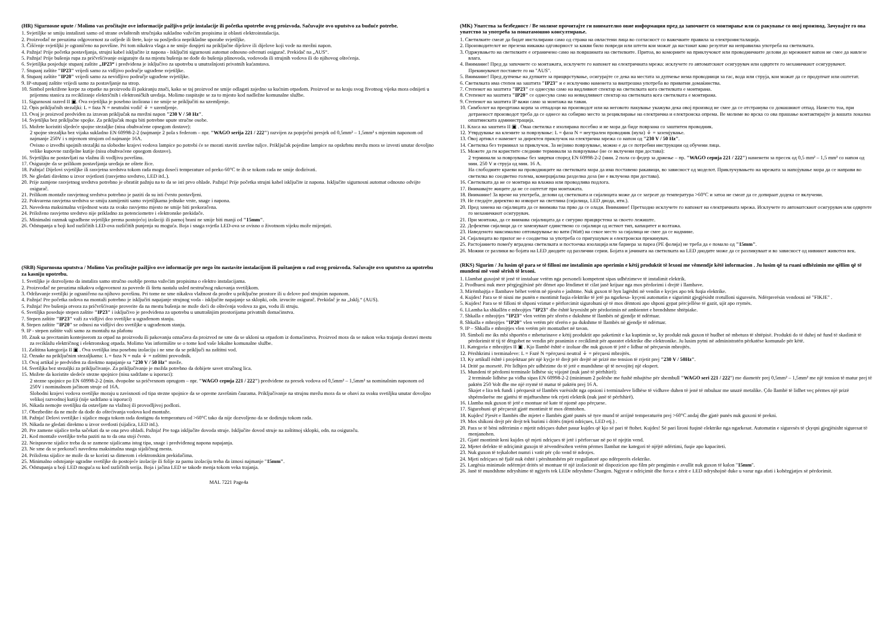(HR) Sigurnosne upute / Molimo vas pročitajte ove informacije pažljivo prije instalacije ili početka upotrebe ovog proizvoda. Sačuvajte ovo uputstvo za buduće potrebe.
1. Svjetiljke se smiju instalirati samo od strane ovlaštenih stručnjaka sukladno važećim propisima iz oblasti elektroinstalacija.
2. Proizvođač ne preuzima odgovornost za ozljede ili štete, koje su posljedica nepriklаdne uporabe svjetiljke.
3. Čišćenje svjetiljki je ograničeno na površine. Pri tom nikakva vlaga a ne smije dospjeti na priključne dijelove ili dijelove koji vode na mrežni napon.
4. Pažnja! Prije početka postavljanja, strujni kabel isključite iz napona - Isključiti sigurnosni automat odnosno odvrnuti osigurač. Prekidač na „AUS“.
5. Pažnja! Prije bušenja rupa za pričvršćivanje osigurajte da na mjestu bušenja ne dođe do bušenja plinovoda, vodovoda ili strujnih vodova ili do njihovog oštećenja.
6. Svjetiljka posjeduje stupanj zaštite „IP23“ i predviđena je isključivo za upotrebu u unutrašnjosti privatnih kućanstava.
7. Stupanj zaštite "IP23" vrijedi samo za vidljivo područje ugrađene svjetiljke.
8. Stupanj zaštite "IP20" vrijedi samo za nevidljivo područje ugrađene svjetiljke.
9. IP-stupanj zaštite vrijedi samo za postavljanje na strop.
10. Simbol prekrižene korpe za otpatke na proizvodu ili pakiranju znači, kako se taj proizvod ne smije odlagati zajedno sa kućnim otpadom. Proizvod se na kraju svog životnog vijeka mora odnijeti u prijemnu stanicu za recikliranje električnih i elektroničkih uređaja. Molimo raspitajte se za to mjesto kod nadležne komunalne službe.
11. Sigurnosni razred II ▣. Ova svjetiljka je posebno izolirana i ne smije se priključiti na uzemljenje.
12. Opis priključnih stezaljki: L = faza N = neutralni vodič ⏚ = uzemljenje.
13. Ovaj je proizvod predviđen za izravan priključak na mrežni napon "230 V / 50 Hz".
14. Svjetiljka bez priključne spojke. Za priključak mogu biti potrebne upute stručne osobe.
15. Možete koristiti sljedeće spojne stezaljke (nisu obuhvaćene opsegom dostave):
2 spojne stezaljka bez vijaka sukladno EN 60998-2-2 (najmanje 2 pola s federom – npr. "WAGO serija 221 / 222") razvijen za poprječni presjek od 0,5mm² – 1,5mm² s mjernim naponom od najmanje 250V i s mjernom strujom od najmanje 16A.
Ovisno o izvedbi spojnih stezaljki na slobodne krajevi vodova lampice po potrebi će se morati staviti završne tuljce. Priključak pojedine lampice na opskrbnu mrežu mora se izvesti unutar dovoljno velike kupovne razdjelne kutije (nisu obuhvaćene opsegom dostave).
16. Svjetiljku ne postavljati na vlažnu ili vodljivu površinu.
17. Osigurajte da se prilikom postavljanja uređaja ne oštete žice.
18. Pažnja! Dijelovi svjetiljke ili rasvjetna sredstva tokom rada mogu doseći temperature od preko 60°C te ih se tokom rada ne smije dodirivati.
19. Ne gledati direktno u izvor svjetlosti (rasvjetno sredstvo, LED itd..).
20. Prije zamjene rasvjetnog sredstva potrebno je obratiit pažnju na to da se isti prvo ohlade. Pažnja! Prije početka strujni kabel isključite iz napona. Isključite sigurnosni automat odnosno odvijte osigurač.
21. Prilikom montaže rasvjetnog sredstva potrebno je paziti da su isti čvrsto postavljeni.
22. Pokvarena rasvjetna sredstva se smiju zamijeniti samo svjetiljkama jednake vrste, snage i napona.
23. Navedena maksimalna vrijednost wata za svako rasvjetno mjesto ne smije biti prekoračena.
24. Priloženo rasvjetno sredstvo nije prikladno za potenciometre i elektronske prekidače.
25. Minimalni razmak ugradbene svjetiljke prema postojećoj izolaciji ili parnoj brani ne smije biti manji od "15mm".
26. Odstupanja u boji kod različitih LED-ova različitih punjenja su moguća. Boja i snaga svjetla LED-ova se ovisno o životnom vijeku može mijenjati.
(SRB) Sigurnosna uputstva / Molimo Vas pročitajte pažljivo ove informacije pre nego što nastavite instalacijom ili puštanjem u rad ovog proizvoda. Sačuvajte ovo uputstvo za upotrebu za kasniju upotrebu.
1. Svetiljke je dozvoljeno da instalira samo stručno osoblje prema važećim propisima o elektro instalacijama.
2. Proizvođač ne preuzima nikakvu odgovornost za povrede ili štetu nastalu usled nestručnog rukovanja svetiljkom.
3. Održavanje svetiljki je ograničeno na njihovo površinu. Pri tome ne sme nikakva vlažnost da prodre u priključne prostore ili u delove pod strujnim naponom.
4. Pažnja! Pre početka radova na montaži potrebno je isključiti napajanje strujnog voda - isključite napajanje sa sklopki, odn. izvucite osigurač. Prekidač je na „Isklj.“ (AUS).
5. Pažnja! Pre bušenja otvora za pričvršćivanje proverite da na mestu bušenja ne može doći do oštećenja vodova za gas, vodu ili struju.
6. Svetiljka poseduje stepen zaštite "IP23" i isključivo je predviđena za upotrebu u unutrašnjim prostorijama privatnih domaćinstva.
7. Stepen zaštite "IP23" važi za vidljivi deo svetiljke u ugrađenom stanju.
8. Stepen zaštite "IP20" se odnosi na vidljivi deo svetiljke u ugrađenom stanju.
9. IP - stepen zaštite važi samo za montažu na plafonu
10. Znak sa precrtanim kontejnerom za otpad na proizvodu ili pakovanju označava da proizvod ne sme da se ukloni sa otpadom iz domaćinstva. Proizvod mora da se nakon veka trajanja dostavi mestu za reciklažu električnog i elektronskog otpada. Molimo Vas informišite se o tome kod vaše lokalne komunalne službe.
11. Zaštitna kategorija II ▣ . Ova svetiljka ima posebnu izolaciju i ne sme da se priključi na zaštitni vod.
12. Oznake na priključnim stezaljkama: L = faza N = nula ⏚ = zaštitni provodnik.
13. Ovaj artikal je predviđen za direktno napajanje sa "230 V / 50 Hz" mreže.
14. Svetiljka bez stezaljki za priključivanje. Za priključivanje je možda potrebno da dobijete savet stručnog lica.
15. Možete da koristite sledeće stezne spojnice (nisu sadržane u isporuci):
2 stezne spojnice po EN 60998-2-2 (min. dvopolne sa pričvrsnom oprugom – npr. "WAGO серија 221 / 222") predviđene za presek vodova od 0,5mm² – 1,5mm² sa nominalnim naponom od 250V i nominalnom jačinom struje od 16A.
Slobodni krajevi vodova svetiljke moraju u zavisnosti od tipa stezne spojnice da se opreme završnim čaurama. Priključivanje na strujnu mrežu mora da se obavi za svaku svetiljku unutar dovoljno velikoj razvodnoj kutiji (nije sadržano u isporuci)
16. Nikada nemojte svetiljku da ostavljate na vlažnoj ili provodljivoj podlozi.
17. Obezbedite da ne može da dođe do oštećivanja vodova kod montaže.
18. Pažnja! Delovi svetiljke i sijalice mogu tokom rada dostignu da temperaturu od >60°C tako da nije dozvoljeno da se dodiruju tokom rada.
19. Nikada ne gledati direktno u izvor svetlosti (sijalica, LED itd.).
20. Pre zamene sijalice treba sačekati da se ona prvo ohladi. Pažnja! Pre toga isključite dovoda struje. Isključite dovod struje na zaštitnoj sklopki, odn. na osiguraču.
21. Kod montaže svetiljke treba paziti na to da ona stoji čvrsto.
22. Neispravne sijalice treba da se zamene sijalicama istog tipa, snage i predviđenog napona napajanja.
23. Ne sme da se prekorači navedena maksimalna snaga sijaličnog mesta.
24. Priložena sijalice ne može da se koristi sa dimerom i elektronskim prekidačima.
25. Minimalno odstojanje ugradne svetiljke do postojeće izolacije ili folije za parnu izolaciju treba da iznosi najmanje "15mm".
26. Odstupanja u boji LED moguća su kod različitih serija. Boja i jačina LED se takođe menja tokom veka trajanja.
MAL 7221 Page4a
(MK) Упатства за безбедност / Ве молиме прочитајте ги внимателно овие информации пред да започнете со монтирање или со ракување со овој производ. Зачувајте го ова упатство за употреба за понатамошно консултирање.
1. Светилките смеат да бидат инсталирани само од страна на овластени лица во согласност со важечките правила за електроинсталација.
2. Производителот не презема никаква одговорност за какви било повреди или штети кои можат да настанат како резултат на неправилна употреба на светилката.
3. Одржувањето на светилките е ограничено само на површината на светилките. Притоа, во комориите на приклучокот или проводничките делови до мрежниот напон не смее да навлезе влага.
4. Внимание! Пред да започнете со монтажата, исклучете го напонот на електричната мрежа: исклучете го автоматскиот осигурувач или одвртете го механичкиот осигурувачот. Прекинувачот поставете го на "AUS".
5. Внимание! Пред дупчење на дупките за прицврстување, осигурајте се дека на местата за дупчење нема проводници за гас, вода или струја, кои можат да се продупчат или оштетат.
6. Светилката има степен на заштита "IP23" и е исклучиво наменета за внатрешна употреба во приватни домаќинства.
7. Степенот на заштита "IP23" се однесува само на видливиот спектар на светилката кога светилката е монтирана.
8. Степенот на заштита "IP20" се однесува само на невидливиот спектар на светилката кога светилката е монтирана.
9. Степенот на заштита IP важи само за монтажа на таван.
10. Симболот на прецртана корпа за отпадоци на производот или на неговото пакување укажува дека овој производ не смее да се отстранува со домашниот отпад. Наместо тоа, при дотраеност производот треба да се однесе на собирно место за рециклирање на електрична и електронска опрема. Ве молиме во врска со ова прашање контактирајте ја вашата локална општинската администрација.
11. Класа на заштита II ▣ . Оваа светилка е изолирана посебно и не мора да биде поврзана со заштитен проводник.
12. Утврдување на клемите за поврзување: L = фаза N = неутрален проводник (нула) ⏚ = заземјување.
13. Овој артикл е наменет за директен приклучок на електрична мрежа со напон од "230 V / 50 Hz".
14. Светилка без терминал за приклучок. За нејзино поврзување, можно е да се потребни инструкции од обучени лица.
15. Можете да ги користите следниве терминали за поврзување (не се вклучени при достава):
2 терминали за поврзување без завртки според EN 60998-2-2 (мин. 2 пола со федер за држење – пр. "WAGO серија 221 / 222") наменети за пресек од 0,5 mm² – 1,5 mm² со напон од мин. 250 V и струја од мин. 16 A.
На слободните краеви на проводниците на светилката мора да има поставено ракавици, во зависност од моделот. Приклучувањето на мрежата за напојување мора да се направи во светилка во соодветно голема, комерцијална разделна доза (не е вклучена при достава).
16. Светилката да не се монтира на влажна или проводлива подлога.
17. Внимавајте жиците да не се оштетат при монтажата.
18. Внимание! За време на употреба, делови од светилката и сијалицата може да се загреат до температура >60°C и затоа не смеат да се допираат додека се вклучени.
19. Не гледајте директно во изворот на светлина (сијалица, LED диода, итн.).
20. Пред замена на сијалицата да се внимава таа прво да се олади. Внимание! Претходно исклучете го напонот на електричната мрежа. Исклучете го автоматскиот осигурувач или одвртете го механичкиот осигурувач.
21. При монтажа, да се внимава сијалицата да е сигурно прицврстена за своето лежиште.
22. Дефектни сијалици да се заменуваат единствено со сијалици од истиот тип, капацитет и волтажа.
23. Наведеното максимално оптоварување во вати (Watt) на секое место за сијалица не смее да се надмине.
24. Сијалицата во прилог не е соодветна за употреба со пригушувач и електронски прекинувач.
25. Растојанието помеѓу вградена светилката и постоечка изолација или бариера за пареа (PE фолија) не треба да е помало од "15mm".
26. Можни се разлики во бојата на LED диодите од различни серии. Бојата и јачината на светилката на LED диодите може да се разликуваат и во зависност од нивниот животен век.
(RKS) Sigurim / Ju lusim që para se të filloni me instalimin apo operimin e këtij produktit të lexoni me vëmendje këtë informacion . Ju lusim që ta ruani udhëzimin me qëllim që të mundeni më vonë sërish të lexoni.
1. Llambat guxojnë të jenë të instaluar vetëm nga personeli kompetent sipas udhëzimeve të instalimit elektrik.
2. Prodhuesi nuk merr përgjegjësinë për dëmet apo lëndimet të cilat janë krijuar nga mos përdorimi i drejtë i llambave.
3. Mirëmbajtja e llambave bëhet vetëm në pjesën e jashtme. Nuk guxon të hyn lagështi në vendin e kycjes apo tek fuqia elektrike.
4. Kujdes! Para se të nisni me punën e montimit fuqia elektrike të jetë pa ngarkesa- kyçeni automatin e sigurimit gjegjësisht rrotulloni siguresën. Ndërprerësin vendosni në "FIKJE" .
5. Kujdes! Para se të filloni të shponi vrimat e përforcimit sigurohuni që të mos dëmtoni apo shponi gypat përcjellëse të gazit, ujit apo rrymës.
6. LLamba ka shkallën e mbrojtjes "IP23" dhe është kryesisht për përdorimin në ambientet e brendshme shtëpiake.
7. Shkalla e mbrojtjes "IP23" vlen vetëm për sferën e dukshme të llambës në gjendje të ndërtuar.
8. Shkalla e mbrojtjes "IP20" vlen vetëm për sferën e pa dukshme të llambës në gjendje të ndërtuar.
9. IP – Shkalla e mbrojtjes vlen vetëm për montazhet në tavan.
10. Simboli me iks mbi shportën e mbeturinave e këtij produktit apo paketimit e ka kuptimin se, ky produkt nuk guxon të hudhet në mbetura të shtëpisë. Produkti do të duhej në fund të skadimit të përdorimit të tij të dërgohet ne vendin për pranimin e reciklimit për aparatet elektrike dhe elektronike. Ju lusim pytni në administratën përkatëse komunale për këtë.
11. Kategoria e mbrojtjes II ▣ . Kjo llambë është e izoluar dhe nuk guxon të jetë e lidhur në përçuesin mbrojtës.
12. Përshkrimi i terminaleve: L = Fazë N =përçuesi neutral ⏚ = përçuesi mbrojtës.
13. Ky artikull është i projektuar për një kyçje të drejt për drejtë në prizë me tension të rrjetit prej "230 V / 50Hz".
14. Dritë pa morsetë. Për lidhjen për udhëzime do të jetë e mundshme që të nevojitej një ekspert.
15. Mundeni të përdorni terminale lidhëse siç vijojnë (nuk janë të përfshirë):
2 terminale lidhëse pa vidha sipas EN 60998-2-2 (minimum 2 polëshe me fushë mbajtëse për shembull "WAGO seri 221 / 222") me diametër prej 0,5mm² – 1,5mm² me një tension të matur prej të paktën 250 Volt dhe me një rrymë të matur të paktën prej 16 A.
Skajet e lira tek fundi i përquesit së llambës varësisht nga opsioni i terminaleve lidhëse të vidhave duhen të jenë të mbuluar me unazë metalike. Çdo llambë të lidhet veç përmes një prizë shpërndarëse me gjatësi të mjaftueshme tek rrjeti elektrik (nuk janë të përfshirë).
16. Llamba nuk guxon të jetë e montuar në kate të njomë apo përçuese.
17. Sigurohuni që përçuesit gjatë montimit të mos dëmtohen.
18. Kujdes! Pjesët e llambës dhe mjetet e llambës gjatë punës së tyre mund të arrijnë temperaturën prej >60°C andaj dhe gjatë punës nuk guxoni të prekni.
19. Mos shikoni drejt për drejt tek burimi i dritës (mjeti ndriçues, LED etj.) .
20. Para se të bëni ndërrimin e mjetit ndriçues duhet pasur kujdes që kjo së pari të ftohet. Kujdes! Së pari lironi fuqinë elektrike nga ngarkesat. Automatin e siguresës të çkyqni gjegjësisht siguresat të menjanohen.
21. Gjatë montimit keni kujdes që mjeti ndriçues të jetë i përforcuar në po të njejtin vend.
22. Mjetet defekte të ndriçimit guxojn të zëvendësohen vetëm përmes llambat me kategori të njëjtë ndërtimi, fuqie apo kapaciteti.
23. Nuk guxon të tejkalohet numri i vatit për çdo vend të ndezjes.
24. Mjeti ndriçues në fjalë nuk është i përshtatshëm për rregullatorë apo ndërprerës elektrike.
25. Largësia minimale ndërmjet dritës së montuar të një izolacionit në dispozicion apo film për pengimin e avullit nuk guxon të kalon "15mm".
26. Janë të mundshme ndryshime të ngjyrës tek LEDe ndryshme Chargen. Ngjyrat e ndriçimit dhe forca e zërit e LED ndryshojnë duke u varur nga afati i kohëzgjatjes së përdorimit.